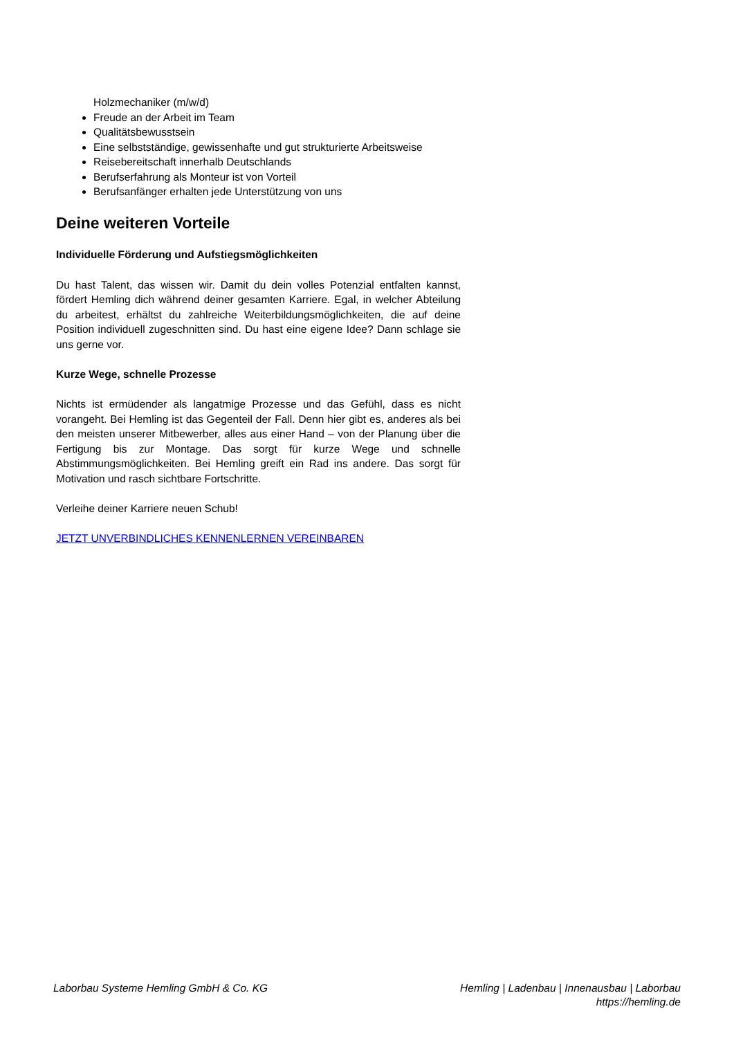Holzmechaniker (m/w/d)
Freude an der Arbeit im Team
Qualitätsbewusstsein
Eine selbstständige, gewissenhafte und gut strukturierte Arbeitsweise
Reisebereitschaft innerhalb Deutschlands
Berufserfahrung als Monteur ist von Vorteil
Berufsanfänger erhalten jede Unterstützung von uns
Deine weiteren Vorteile
Individuelle Förderung und Aufstiegsmöglichkeiten
Du hast Talent, das wissen wir. Damit du dein volles Potenzial entfalten kannst, fördert Hemling dich während deiner gesamten Karriere. Egal, in welcher Abteilung du arbeitest, erhältst du zahlreiche Weiterbildungsmöglichkeiten, die auf deine Position individuell zugeschnitten sind. Du hast eine eigene Idee? Dann schlage sie uns gerne vor.
Kurze Wege, schnelle Prozesse
Nichts ist ermüdender als langatmige Prozesse und das Gefühl, dass es nicht vorangeht. Bei Hemling ist das Gegenteil der Fall. Denn hier gibt es, anderes als bei den meisten unserer Mitbewerber, alles aus einer Hand – von der Planung über die Fertigung bis zur Montage. Das sorgt für kurze Wege und schnelle Abstimmungsmöglichkeiten. Bei Hemling greift ein Rad ins andere. Das sorgt für Motivation und rasch sichtbare Fortschritte.
Verleihe deiner Karriere neuen Schub!
JETZT UNVERBINDLICHES KENNENLERNEN VEREINBAREN
Laborbau Systeme Hemling GmbH & Co. KG
Hemling | Ladenbau | Innenausbau | Laborbau
https://hemling.de